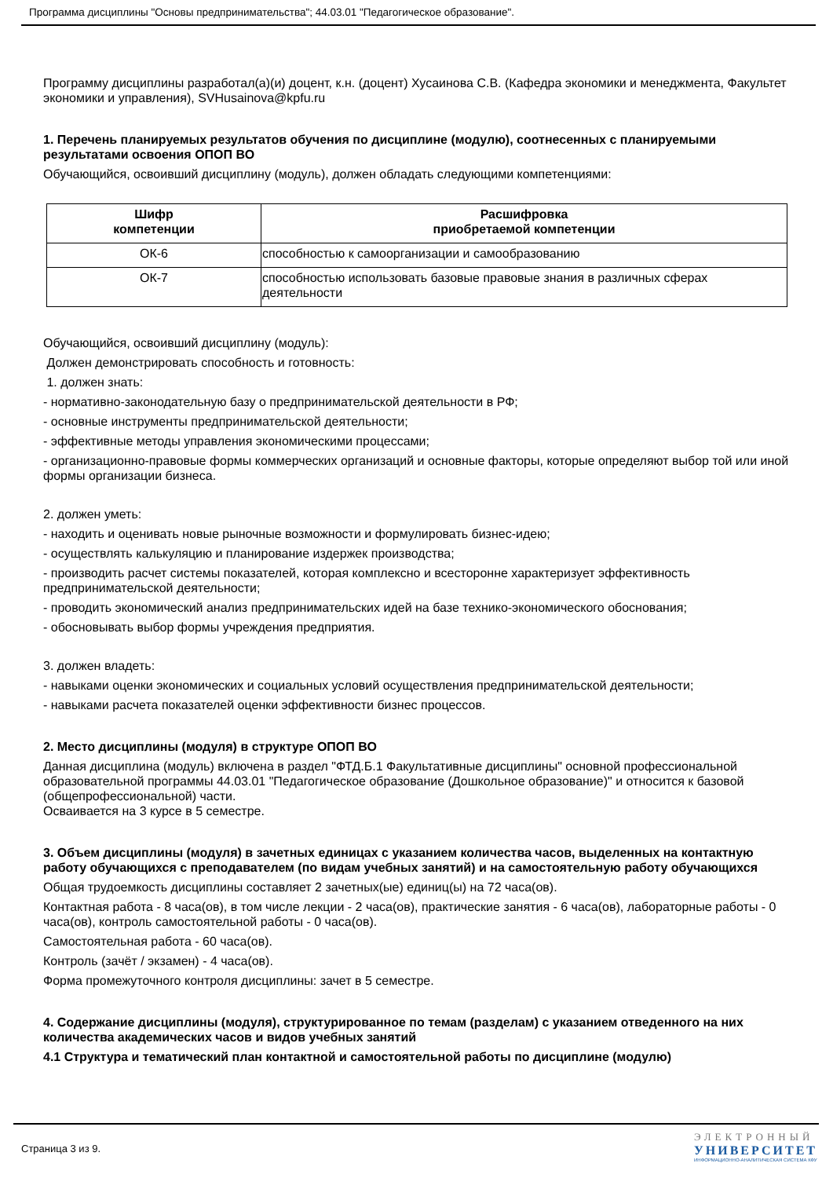Программа дисциплины "Основы предпринимательства"; 44.03.01 "Педагогическое образование".
Программу дисциплины разработал(а)(и) доцент, к.н. (доцент) Хусаинова С.В. (Кафедра экономики и менеджмента, Факультет экономики и управления), SVHusainova@kpfu.ru
1. Перечень планируемых результатов обучения по дисциплине (модулю), соотнесенных с планируемыми результатами освоения ОПОП ВО
Обучающийся, освоивший дисциплину (модуль), должен обладать следующими компетенциями:
| Шифр компетенции | Расшифровка приобретаемой компетенции |
| --- | --- |
| ОК-6 | способностью к самоорганизации и самообразованию |
| ОК-7 | способностью использовать базовые правовые знания в различных сферах деятельности |
Обучающийся, освоивший дисциплину (модуль):
Должен демонстрировать способность и готовность:
1. должен знать:
- нормативно-законодательную базу о предпринимательской деятельности в РФ;
- основные инструменты предпринимательской деятельности;
- эффективные методы управления экономическими процессами;
- организационно-правовые формы коммерческих организаций и основные факторы, которые определяют выбор той или иной формы организации бизнеса.
2. должен уметь:
- находить и оценивать новые рыночные возможности и формулировать бизнес-идею;
- осуществлять калькуляцию и планирование издержек производства;
- производить расчет системы показателей, которая комплексно и всесторонне характеризует эффективность предпринимательской деятельности;
- проводить экономический анализ предпринимательских идей на базе технико-экономического обоснования;
- обосновывать выбор формы учреждения предприятия.
3. должен владеть:
- навыками оценки экономических и социальных условий осуществления предпринимательской деятельности;
- навыками расчета показателей оценки эффективности бизнес процессов.
2. Место дисциплины (модуля) в структуре ОПОП ВО
Данная дисциплина (модуль) включена в раздел "ФТД.Б.1 Факультативные дисциплины" основной профессиональной образовательной программы 44.03.01 "Педагогическое образование (Дошкольное образование)" и относится к базовой (общепрофессиональной) части.
Осваивается на 3 курсе в 5 семестре.
3. Объем дисциплины (модуля) в зачетных единицах с указанием количества часов, выделенных на контактную работу обучающихся с преподавателем (по видам учебных занятий) и на самостоятельную работу обучающихся
Общая трудоемкость дисциплины составляет 2 зачетных(ые) единиц(ы) на 72 часа(ов).
Контактная работа - 8 часа(ов), в том числе лекции - 2 часа(ов), практические занятия - 6 часа(ов), лабораторные работы - 0 часа(ов), контроль самостоятельной работы - 0 часа(ов).
Самостоятельная работа - 60 часа(ов).
Контроль (зачёт / экзамен) - 4 часа(ов).
Форма промежуточного контроля дисциплины: зачет в 5 семестре.
4. Содержание дисциплины (модуля), структурированное по темам (разделам) с указанием отведенного на них количества академических часов и видов учебных занятий
4.1 Структура и тематический план контактной и самостоятельной работы по дисциплине (модулю)
Страница 3 из 9.
ЭЛЕКТРОННЫЙ
УНИВЕРСИТЕТ
ИНФОРМАЦИОННО-АНАЛИТИЧЕСКАЯ СИСТЕМА КФУ